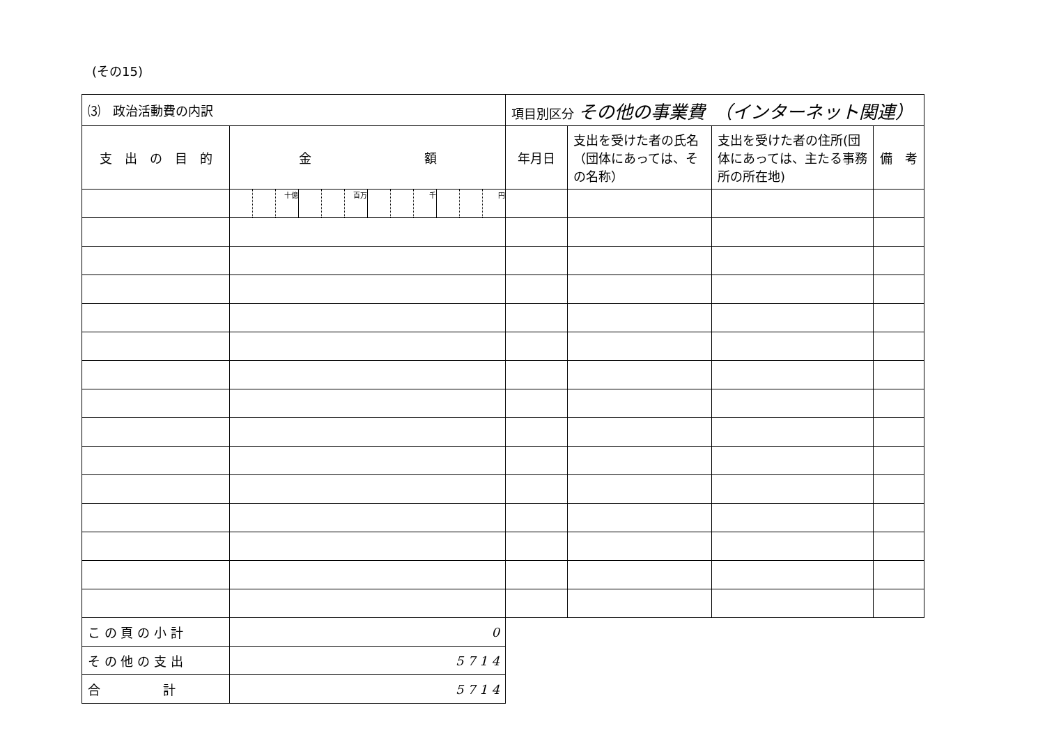(その15)
| ⑶ 政治活動費の内訳 | | 項目別区分 その他の事業費 （インターネット関連） | | | |
| --- | --- | --- | --- | --- | --- |
| 支 出 の 目 的 | 金 額 | 年月日 | 支出を受けた者の氏名（団体にあっては、その名称） | 支出を受けた者の住所(団体にあっては、主たる事務所の所在地) | 備 考 |
| | 十億 百万 千 円 | | | | |
| こ の 頁 の 小 計 | 0 | | | | |
| そ の 他 の 支 出 | 5 7 1 4 | | | | |
| 合 計 | 5 7 1 4 | | | | |